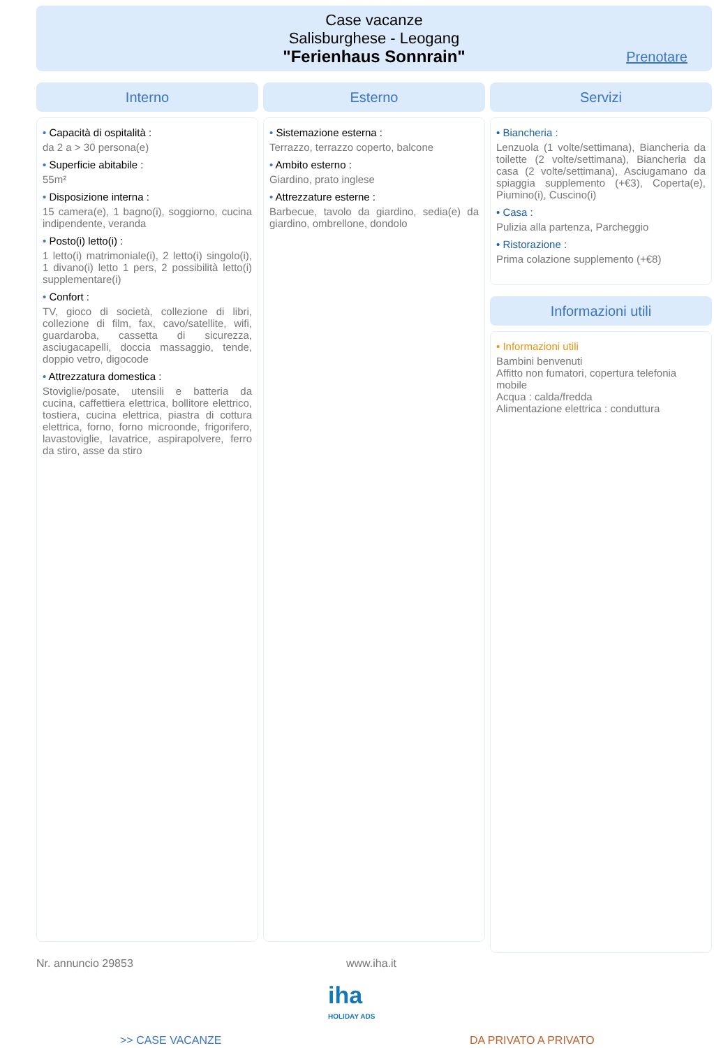Case vacanze
Salisburghese - Leogang
"Ferienhaus Sonnrain"
Prenotare
Interno
• Capacità di ospitalità :
da 2 a > 30 persona(e)
• Superficie abitabile :
55m²
• Disposizione interna :
15 camera(e), 1 bagno(i), soggiorno, cucina indipendente, veranda
• Posto(i) letto(i) :
1 letto(i) matrimoniale(i), 2 letto(i) singolo(i), 1 divano(i) letto 1 pers, 2 possibilità letto(i) supplementare(i)
• Confort :
TV, gioco di società, collezione di libri, collezione di film, fax, cavo/satellite, wifi, guardaroba, cassetta di sicurezza, asciugacapelli, doccia massaggio, tende, doppio vetro, digocode
• Attrezzatura domestica :
Stoviglie/posate, utensili e batteria da cucina, caffettiera elettrica, bollitore elettrico, tostiera, cucina elettrica, piastra di cottura elettrica, forno, forno microonde, frigorifero, lavastoviglie, lavatrice, aspirapolvere, ferro da stiro, asse da stiro
Esterno
• Sistemazione esterna :
Terrazzo, terrazzo coperto, balcone
• Ambito esterno :
Giardino, prato inglese
• Attrezzature esterne :
Barbecue, tavolo da giardino, sedia(e) da giardino, ombrellone, dondolo
Servizi
• Biancheria :
Lenzuola (1 volte/settimana), Biancheria da toilette (2 volte/settimana), Biancheria da casa (2 volte/settimana), Asciugamano da spiaggia supplemento (+€3), Coperta(e), Piumino(i), Cuscino(i)
• Casa :
Pulizia alla partenza, Parcheggio
• Ristorazione :
Prima colazione supplemento (+€8)
Informazioni utili
• Informazioni utili
Bambini benvenuti
Affitto non fumatori, copertura telefonia mobile
Acqua : calda/fredda
Alimentazione elettrica : conduttura
Nr. annuncio 29853 www.iha.it
iha
HOLIDAY ADS
>> CASE VACANZE DA PRIVATO A PRIVATO